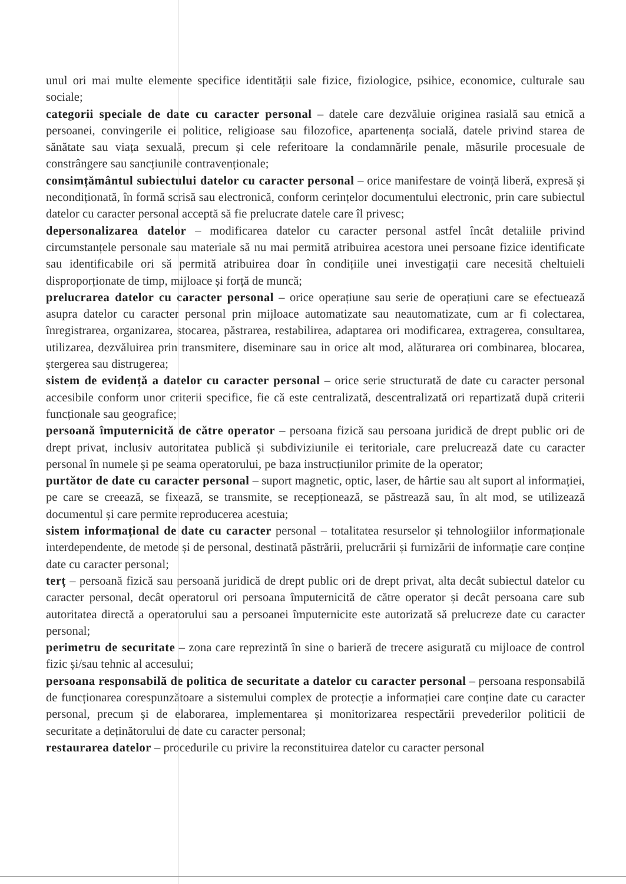unul ori mai multe elemente specifice identității sale fizice, fiziologice, psihice, economice, culturale sau sociale;
categorii speciale de date cu caracter personal – datele care dezvăluie originea rasială sau etnică a persoanei, convingerile ei politice, religioase sau filozofice, apartenența socială, datele privind starea de sănătate sau viața sexuală, precum și cele referitoare la condamnările penale, măsurile procesuale de constrângere sau sancțiunile contravenționale;
consimțământul subiectului datelor cu caracter personal – orice manifestare de voință liberă, expresă și necondiționată, în formă scrisă sau electronică, conform cerințelor documentului electronic, prin care subiectul datelor cu caracter personal acceptă să fie prelucrate datele care îl privesc;
depersonalizarea datelor – modificarea datelor cu caracter personal astfel încât detaliile privind circumstanțele personale sau materiale să nu mai permită atribuirea acestora unei persoane fizice identificate sau identificabile ori să permită atribuirea doar în condițiile unei investigații care necesită cheltuieli disproporționate de timp, mijloace și forță de muncă;
prelucrarea datelor cu caracter personal – orice operațiune sau serie de operațiuni care se efectuează asupra datelor cu caracter personal prin mijloace automatizate sau neautomatizate, cum ar fi colectarea, înregistrarea, organizarea, stocarea, păstrarea, restabilirea, adaptarea ori modificarea, extragerea, consultarea, utilizarea, dezvăluirea prin transmitere, diseminare sau in orice alt mod, alăturarea ori combinarea, blocarea, ștergerea sau distrugerea;
sistem de evidență a datelor cu caracter personal – orice serie structurată de date cu caracter personal accesibile conform unor criterii specifice, fie că este centralizată, descentralizată ori repartizată după criterii funcționale sau geografice;
persoană împuternicită de către operator – persoana fizică sau persoana juridică de drept public ori de drept privat, inclusiv autoritatea publică și subdiviziunile ei teritoriale, care prelucrează date cu caracter personal în numele și pe seama operatorului, pe baza instrucțiunilor primite de la operator;
purtător de date cu caracter personal – suport magnetic, optic, laser, de hârtie sau alt suport al informației, pe care se creează, se fixează, se transmite, se recepționează, se păstrează sau, în alt mod, se utilizează documentul și care permite reproducerea acestuia;
sistem informațional de date cu caracter personal – totalitatea resurselor și tehnologiilor informaționale interdependente, de metode și de personal, destinată păstrării, prelucrării și furnizării de informație care conține date cu caracter personal;
terț – persoană fizică sau persoană juridică de drept public ori de drept privat, alta decât subiectul datelor cu caracter personal, decât operatorul ori persoana împuternicită de către operator și decât persoana care sub autoritatea directă a operatorului sau a persoanei împuternicite este autorizată să prelucreze date cu caracter personal;
perimetru de securitate – zona care reprezintă în sine o barieră de trecere asigurată cu mijloace de control fizic și/sau tehnic al accesului;
persoana responsabilă de politica de securitate a datelor cu caracter personal – persoana responsabilă de funcționarea corespunzătoare a sistemului complex de protecție a informației care conține date cu caracter personal, precum și de elaborarea, implementarea și monitorizarea respectării prevederilor politicii de securitate a deținătorului de date cu caracter personal;
restaurarea datelor – procedurile cu privire la reconstituirea datelor cu caracter personal